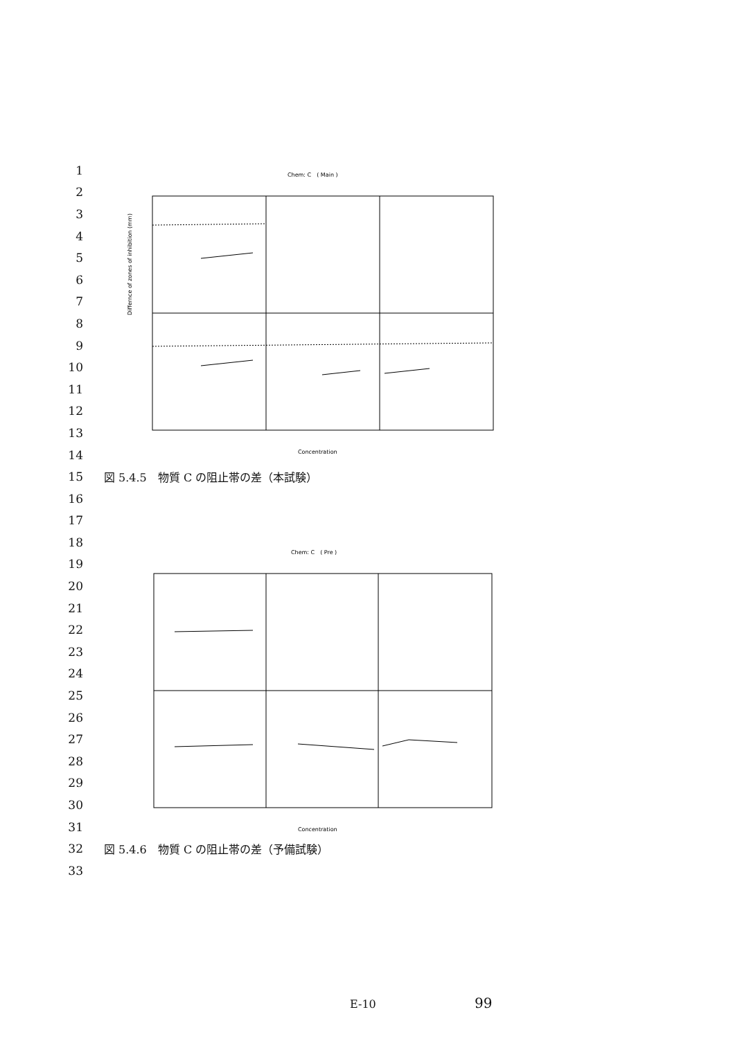Chem: C　( Main )
Differnce of zones of inhibition (mm)
Concentration
Chem: C　( Pre )
Concentration
1
2
3
4
5
6
7
8
9
10
11
12
13
14
15 図 5.4.5　物質 C の阻止帯の差（本試験）
16
17
18
19
20
21
22
23
24
25
26
27
28
29
30
31
32 図 5.4.6　物質 C の阻止帯の差（予備試験）
33
E-10 99